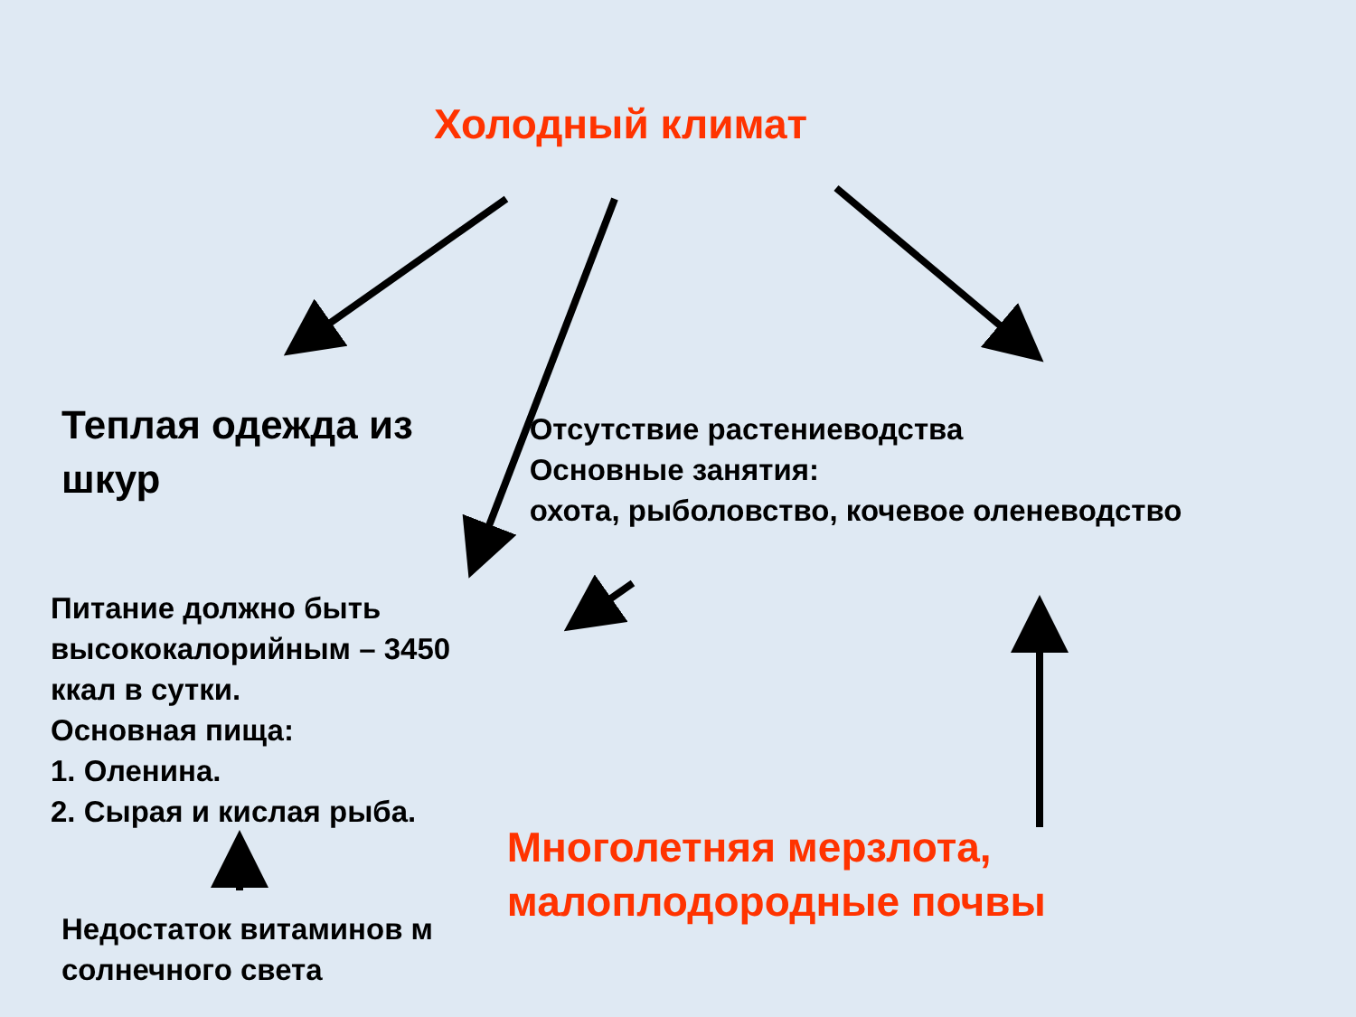Холодный климат
Теплая одежда из шкур
Питание должно быть высококалорийным – 3450 ккал в сутки.
Основная пища:
1. Оленина.
2. Сырая и кислая рыба.
Недостаток витаминов м солнечного света
Отсутствие растениеводства
Основные занятия:
охота, рыболовство, кочевое оленеводство
Многолетняя мерзлота, малоплодородные почвы